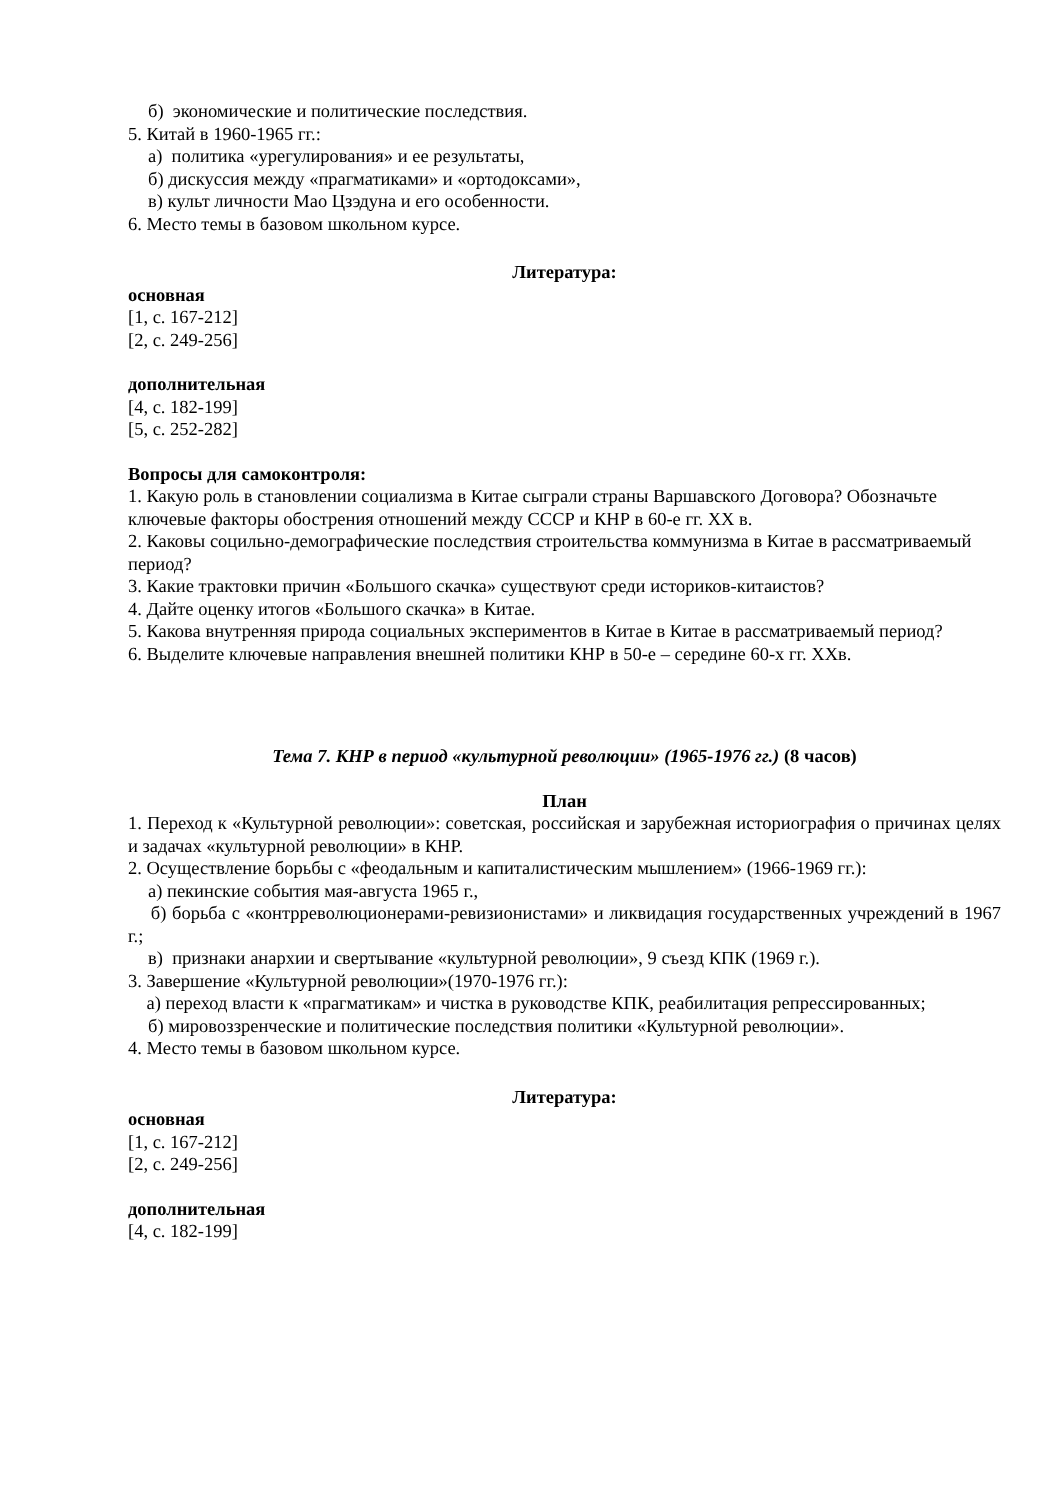б) экономические и политические последствия.
5. Китай в 1960-1965 гг.:
а) политика «урегулирования» и ее результаты,
б) дискуссия между «прагматиками» и «ортодоксами»,
в) культ личности Мао Цзэдуна и его особенности.
6. Место темы в базовом школьном курсе.
Литература:
основная
[1, с. 167-212]
[2, с. 249-256]
дополнительная
[4, с. 182-199]
[5, с. 252-282]
Вопросы для самоконтроля:
1. Какую роль в становлении социализма в Китае сыграли страны Варшавского Договора? Обозначьте ключевые факторы обострения отношений между СССР и КНР в 60-е гг. XX в.
2. Каковы социльно-демографические последствия строительства коммунизма в Китае в рассматриваемый период?
3. Какие трактовки причин «Большого скачка» существуют среди историков-китаистов?
4. Дайте оценку итогов «Большого скачка» в Китае.
5. Какова внутренняя природа социальных экспериментов в Китае в Китае в рассматриваемый период?
6. Выделите ключевые направления внешней политики КНР в 50-е – середине 60-х гг. XXв.
Тема 7. КНР в период «культурной революции» (1965-1976 гг.) (8 часов)
План
1. Переход к «Культурной революции»: советская, российская и зарубежная историография о причинах целях и задачах «культурной революции» в КНР.
2. Осуществление борьбы с «феодальным и капиталистическим мышлением» (1966-1969 гг.):
а) пекинские события мая-августа 1965 г.,
б) борьба с «контрреволюционерами-ревизионистами» и ликвидация государственных учреждений в 1967 г.;
в) признаки анархии и свертывание «культурной революции», 9 съезд КПК (1969 г.).
3. Завершение «Культурной революции»(1970-1976 гг.):
а) переход власти к «прагматикам» и чистка в руководстве КПК, реабилитация репрессированных;
б) мировоззренческие и политические последствия политики «Культурной революции».
4. Место темы в базовом школьном курсе.
Литература:
основная
[1, с. 167-212]
[2, с. 249-256]
дополнительная
[4, с. 182-199]